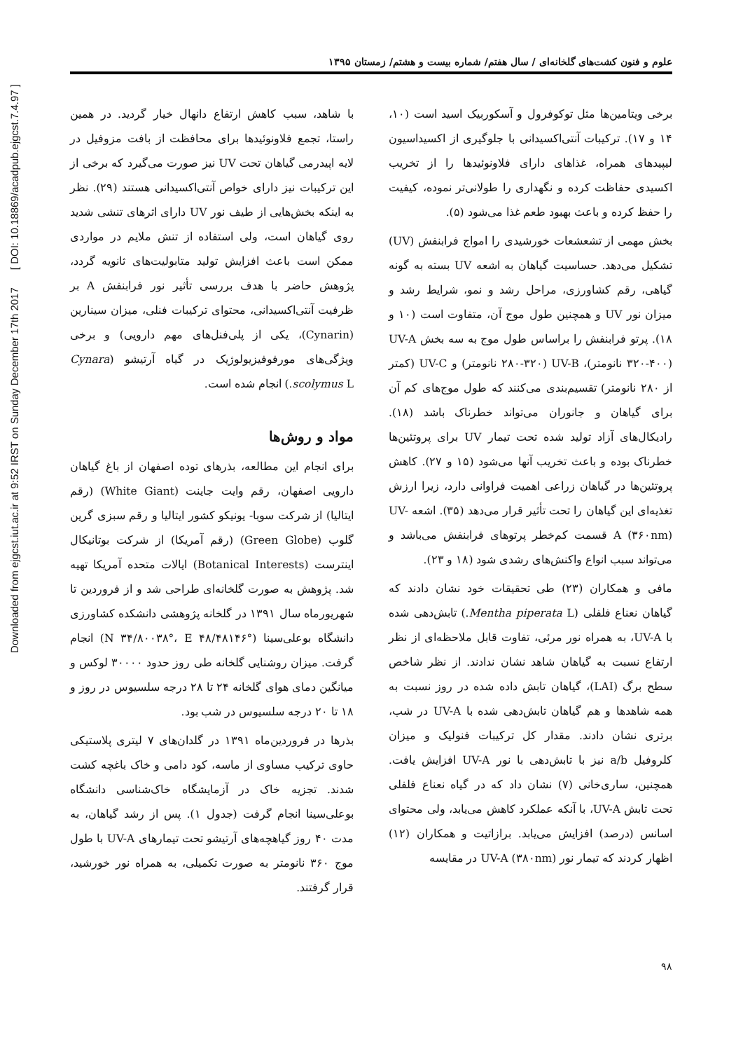Downloaded from ejgcst.iut.ac.ir at 9:52 IRST on Sunday December 17th 2017 [ DOI: 10.18869/acadpub.ejgcst.7.4.97 ]
علوم و فنون کشت‌های گلخانه‌ای / سال هفتم/ شماره بیست و هشتم/ زمستان ۱۳۹۵
برخی ویتامین‌ها مثل توکوفرول و آسکوربیک اسید است (۱۰، ۱۴ و ۱۷). ترکیبات آنتی‌اکسیدانی با جلوگیری از اکسیداسیون لیپیدهای همراه، غذاهای دارای فلاونوئیدها را از تخریب اکسیدی حفاظت کرده و نگهداری را طولانی‌تر نموده، کیفیت را حفظ کرده و باعث بهبود طعم غذا می‌شود (۵).
بخش مهمی از تشعشعات خورشیدی را امواج فرابنفش (UV) تشکیل می‌دهد. حساسیت گیاهان به اشعه UV بسته به گونه گیاهی، رقم کشاورزی، مراحل رشد و نمو، شرایط رشد و میزان نور UV و همچنین طول موج آن، متفاوت است (۱۰ و ۱۸). پرتو فرابنفش را براساس طول موج به سه بخش UV-A (۳۲۰-۴۰۰ نانومتر)، UV-B (۲۸۰-۳۲۰ نانومتر) و UV-C (کمتر از ۲۸۰ نانومتر) تقسیم‌بندی می‌کنند که طول موج‌های کم آن برای گیاهان و جانوران می‌تواند خطرناک باشد (۱۸). رادیکال‌های آزاد تولید شده تحت تیمار UV برای پروتئین‌ها خطرناک بوده و باعث تخریب آنها می‌شود (۱۵ و ۲۷). کاهش پروتئین‌ها در گیاهان زراعی اهمیت فراوانی دارد، زیرا ارزش تغذیه‌ای این گیاهان را تحت تأثیر قرار می‌دهد (۳۵). اشعه UV-A (۳۶۰nm) قسمت کم‌خطر پرتوهای فرابنفش می‌باشد و می‌تواند سبب انواع واکنش‌های رشدی شود (۱۸ و ۲۳).
مافی و همکاران (۲۳) طی تحقیقات خود نشان دادند که گیاهان نعناع فلفلی (Mentha piperata L.) تابش‌دهی شده با UV-A، به همراه نور مرئی، تفاوت قابل ملاحظه‌ای از نظر ارتفاع نسبت به گیاهان شاهد نشان ندادند. از نظر شاخص سطح برگ (LAI)، گیاهان تابش داده شده در روز نسبت به همه شاهدها و هم گیاهان تابش‌دهی شده با UV-A در شب، برتری نشان دادند. مقدار کل ترکیبات فنولیک و میزان کلروفیل a/b نیز با تابش‌دهی با نور UV-A افزایش یافت. همچنین، ساری‌خانی (۷) نشان داد که در گیاه نعناع فلفلی تحت تابش UV-A، با آنکه عملکرد کاهش می‌یابد، ولی محتوای اسانس (درصد) افزایش می‌یابد. برازاتیت و همکاران (۱۲) اظهار کردند که تیمار نور UV-A (۳۸۰nm) در مقایسه
با شاهد، سبب کاهش ارتفاع دانهال خیار گردید. در همین راستا، تجمع فلاونوئیدها برای محافظت از بافت مزوفیل در لایه اپیدرمی گیاهان تحت UV نیز صورت می‌گیرد که برخی از این ترکیبات نیز دارای خواص آنتی‌اکسیدانی هستند (۲۹). نظر به اینکه بخش‌هایی از طیف نور UV دارای اثرهای تنشی شدید روی گیاهان است، ولی استفاده از تنش ملایم در مواردی ممکن است باعث افزایش تولید متابولیت‌های ثانویه گردد، پژوهش حاضر با هدف بررسی تأثیر نور فرابنفش A بر ظرفیت آنتی‌اکسیدانی، محتوای ترکیبات فنلی، میزان سینارین (Cynarin)، یکی از پلی‌فنل‌های مهم دارویی) و برخی ویژگی‌های مورفوفیزیولوژیک در گیاه آرتیشو (Cynara scolymus L.) انجام شده است.
مواد و روش‌ها
برای انجام این مطالعه، بذرهای توده اصفهان از باغ گیاهان دارویی اصفهان، رقم وایت جاینت (White Giant) (رقم ایتالیا) از شرکت سوبا- یونیکو کشور ایتالیا و رقم سبزی گرین گلوب (Green Globe) (رقم آمریکا) از شرکت بوتانیکال اینترست (Botanical Interests) ایالات متحده آمریکا تهیه شد. پژوهش به صورت گلخانه‌ای طراحی شد و از فروردین تا شهریورماه سال ۱۳۹۱ در گلخانه پژوهشی دانشکده کشاورزی دانشگاه بوعلی‌سینا (N ۳۴/۸۰۰۳۸°، E ۴۸/۴۸۱۴۶°) انجام گرفت. میزان روشنایی گلخانه طی روز حدود ۳۰۰۰۰ لوکس و میانگین دمای هوای گلخانه ۲۴ تا ۲۸ درجه سلسیوس در روز و ۱۸ تا ۲۰ درجه سلسیوس در شب بود.
بذرها در فروردین‌ماه ۱۳۹۱ در گلدان‌های ۷ لیتری پلاستیکی حاوی ترکیب مساوی از ماسه، کود دامی و خاک باغچه کشت شدند. تجزیه خاک در آزمایشگاه خاک‌شناسی دانشگاه بوعلی‌سینا انجام گرفت (جدول ۱). پس از رشد گیاهان، به مدت ۴۰ روز گیاهچه‌های آرتیشو تحت تیمارهای UV-A با طول موج ۳۶۰ نانومتر به صورت تکمیلی، به همراه نور خورشید، قرار گرفتند.
۹۸